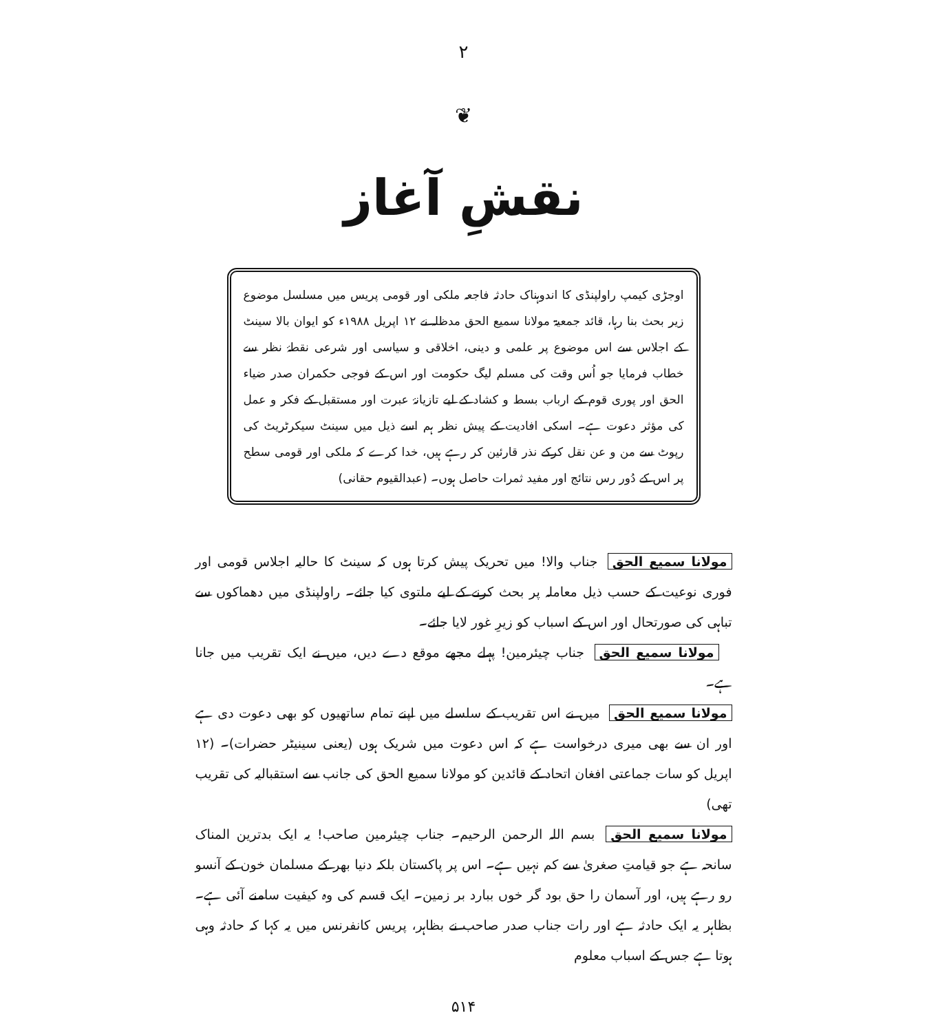۲
❦
نقشِ آغاز
اوجڑی کیمپ راولپنڈی کا اندوہناک حادثہ فاجعہ ملکی اور قومی پریس میں مسلسل موضوع زیر بحث بنا رہا، قائد جمعیۃ مولانا سمیع الحق مدظلہ نے ۱۲ اپریل ۱۹۸۸ء کو ایوان بالا سینٹ کے اجلاس سے اس موضوع پر علمی و دینی، اخلاقی و سیاسی اور شرعی نقطۂ نظر سے خطاب فرمایا جو اُس وقت کی مسلم لیگ حکومت اور اس کے فوجی حکمران صدر ضیاء الحق اور پوری قوم کے ارباب بسط و کشاد کے لیے تازیانۂ عبرت اور مستقبل کے فکر و عمل کی مؤثر دعوت ہے۔ اسکی افادیت کے پیش نظر ہم اسے ذیل میں سینٹ سیکرٹریٹ کی رپوٹ سے من و عن نقل کرکے نذر قارئین کر رہے ہیں، خدا کرے کہ ملکی اور قومی سطح پر اس کے دُور رس نتائج اور مفید ثمرات حاصل ہوں۔ (عبدالقیوم حقانی)
مولانا سمیع الحق جناب والا! میں تحریک پیش کرتا ہوں کہ سینٹ کا حالیہ اجلاس قومی اور فوری نوعیت کے حسب ذیل معاملہ پر بحث کرنے کے لیے ملتوی کیا جائے۔ راولپنڈی میں دھماکوں سے تباہی کی صورتحال اور اس کے اسباب کو زیرِ غور لایا جائے۔
 مولانا سمیع الحق جناب چیئرمین! پہلے مجھے موقع دے دیں، میں نے ایک تقریب میں جانا ہے۔
مولانا سمیع الحق میں نے اس تقریب کے سلسلے میں اپنے تمام ساتھیوں کو بھی دعوت دی ہے اور ان سے بھی میری درخواست ہے کہ اس دعوت میں شریک ہوں (یعنی سینیٹر حضرات)۔ (۱۲ اپریل کو سات جماعتی افغان اتحاد کے قائدین کو مولانا سمیع الحق کی جانب سے استقبالیہ کی تقریب تھی)
مولانا سمیع الحق بسم اللہ الرحمن الرحیم۔ جناب چیئرمین صاحب! یہ ایک بدترین المناک سانحہ ہے جو قیامتِ صغریٰ سے کم نہیں ہے۔ اس پر پاکستان بلکہ دنیا بھر کے مسلمان خون کے آنسو رو رہے ہیں، اور آسمان را حق بود گر خوں ببارد بر زمین۔ ایک قسم کی وہ کیفیت سامنے آئی ہے۔ بظاہر یہ ایک حادثہ ہے اور رات جناب صدر صاحب نے بظاہر، پریس کانفرنس میں یہ کہا کہ حادثہ وہی ہوتا ہے جس کے اسباب معلوم
۵۱۴